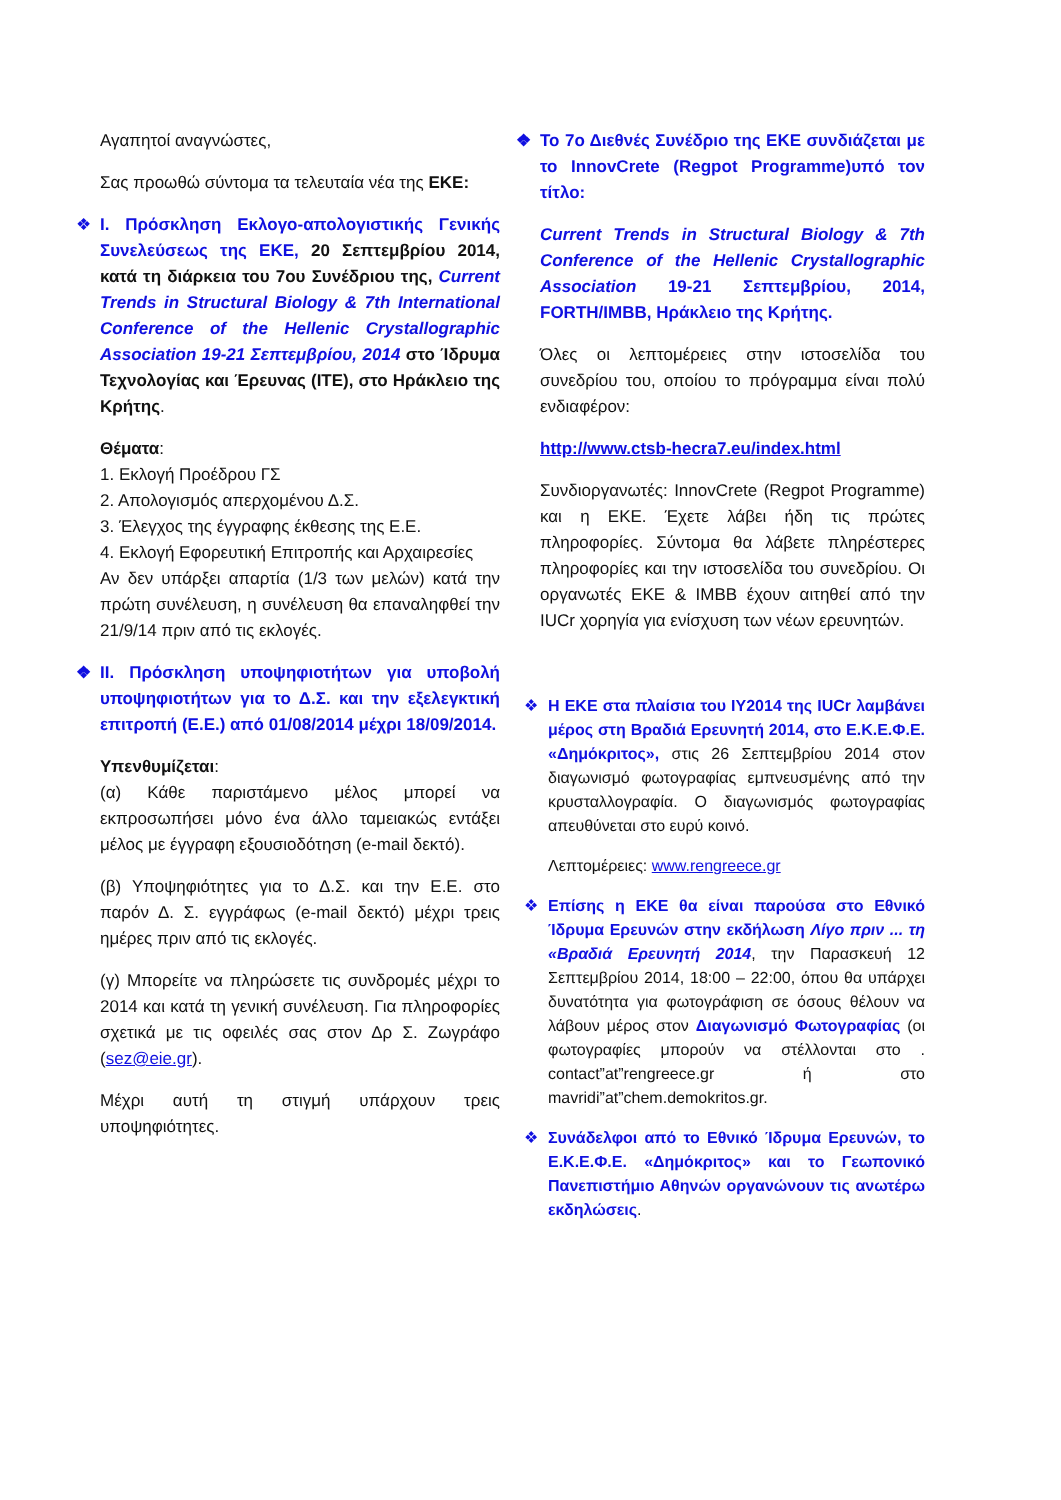Αγαπητοί αναγνώστες,
Σας προωθώ σύντομα τα τελευταία νέα της ΕΚΕ:
❖ I. Πρόσκληση Εκλογο-απολογιστικής Γενικής Συνελεύσεως της ΕΚΕ, 20 Σεπτεμβρίου 2014, κατά τη διάρκεια του 7ου Συνέδριου της, Current Trends in Structural Biology & 7th International Conference of the Hellenic Crystallographic Association 19-21 Σεπτεμβρίου, 2014 στο Ίδρυμα Τεχνολογίας και Έρευνας (ΙΤΕ), στο Ηράκλειο της Κρήτης.
Θέματα:
1. Εκλογή Προέδρου ΓΣ
2. Απολογισμός απερχομένου Δ.Σ.
3. Έλεγχος της έγγραφης έκθεσης της Ε.Ε.
4. Εκλογή Εφορευτική Επιτροπής και Αρχαιρεσίες
Αν δεν υπάρξει απαρτία (1/3 των μελών) κατά την πρώτη συνέλευση, η συνέλευση θα επαναληφθεί την 21/9/14 πριν από τις εκλογές.
❖ II. Πρόσκληση υποψηφιοτήτων για υποβολή υποψηφιοτήτων για το Δ.Σ. και την εξελεγκτική επιτροπή (Ε.Ε.) από 01/08/2014 μέχρι 18/09/2014.
Υπενθυμίζεται:
(α) Κάθε παριστάμενο μέλος μπορεί να εκπροσωπήσει μόνο ένα άλλο ταμειακώς εντάξει μέλος με έγγραφη εξουσιοδότηση (e-mail δεκτό).
(β) Υποψηφιότητες για το Δ.Σ. και την Ε.Ε. στο παρόν Δ. Σ. εγγράφως (e-mail δεκτό) μέχρι τρεις ημέρες πριν από τις εκλογές.
(γ) Μπορείτε να πληρώσετε τις συνδρομές μέχρι το 2014 και κατά τη γενική συνέλευση. Για πληροφορίες σχετικά με τις οφειλές σας στον Δρ Σ. Ζωγράφο (sez@eie.gr).
Μέχρι αυτή τη στιγμή υπάρχουν τρεις υποψηφιότητες.
❖ Το 7ο Διεθνές Συνέδριο της ΕΚΕ συνδιάζεται με το InnovCrete (Regpot Programme)υπό τον τίτλο:
Current Trends in Structural Biology & 7th Conference of the Hellenic Crystallographic Association 19-21 Σεπτεμβρίου, 2014, FORTH/IMBB, Ηράκλειο της Κρήτης.
Όλες οι λεπτομέρειες στην ιστοσελίδα του συνεδρίου του, οποίου το πρόγραμμα είναι πολύ ενδιαφέρον:
http://www.ctsb-hecra7.eu/index.html
Συνδιοργανωτές: InnovCrete (Regpot Programme) και η ΕΚΕ. Έχετε λάβει ήδη τις πρώτες πληροφορίες. Σύντομα θα λάβετε πληρέστερες πληροφορίες και την ιστοσελίδα του συνεδρίου. Οι οργανωτές ΕΚΕ & IMBB έχουν αιτηθεί από την IUCr χορηγία για ενίσχυση των νέων ερευνητών.
❖ Η ΕΚΕ στα πλαίσια του IY2014 της IUCr λαμβάνει μέρος στη Βραδιά Ερευνητή 2014, στο Ε.Κ.Ε.Φ.Ε. «Δημόκριτος», στις 26 Σεπτεμβρίου 2014 στον διαγωνισμό φωτογραφίας εμπνευσμένης από την κρυσταλλογραφία. Ο διαγωνισμός φωτογραφίας απευθύνεται στο ευρύ κοινό.
Λεπτομέρειες: www.rengreece.gr
❖ Επίσης η ΕΚΕ θα είναι παρούσα στο Εθνικό Ίδρυμα Ερευνών στην εκδήλωση Λίγο πριν ... τη «Βραδιά Ερευνητή 2014, την Παρασκευή 12 Σεπτεμβρίου 2014, 18:00 – 22:00, όπου θα υπάρχει δυνατότητα για φωτογράφιση σε όσους θέλουν να λάβουν μέρος στον Διαγωνισμό Φωτογραφίας (οι φωτογραφίες μπορούν να στέλλονται στο . contact”at”rengreece.gr ή στο mavridi”at”chem.demokritos.gr.
❖ Συνάδελφοι από το Εθνικό Ίδρυμα Ερευνών, το Ε.Κ.Ε.Φ.Ε. «Δημόκριτος» και το Γεωπονικό Πανεπιστήμιο Αθηνών οργανώνουν τις ανωτέρω εκδηλώσεις.